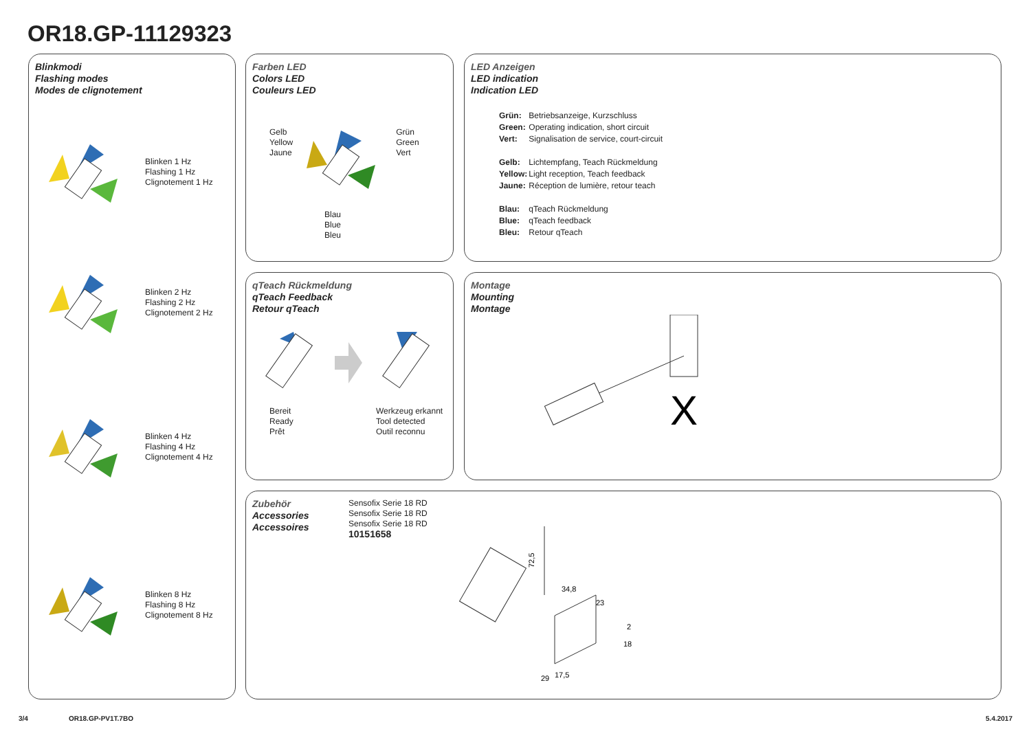OR18.GP-11129323
Blinkmodi
Flashing modes
Modes de clignotement
Blinken 1 Hz
Flashing 1 Hz
Clignotement 1 Hz
Blinken 2 Hz
Flashing 2 Hz
Clignotement 2 Hz
Blinken 4 Hz
Flashing 4 Hz
Clignotement 4 Hz
Blinken 8 Hz
Flashing 8 Hz
Clignotement 8 Hz
Farben LED
Colors LED
Couleurs LED
Gelb
Yellow
Jaune
Grün
Green
Vert
Blau
Blue
Bleu
LED Anzeigen
LED indication
Indication LED
| Grün: | Betriebsanzeige, Kurzschluss |
| Green: | Operating indication, short circuit |
| Vert: | Signalisation de service, court-circuit |
| Gelb: | Lichtempfang, Teach Rückmeldung |
| Yellow: | Light reception, Teach feedback |
| Jaune: | Réception de lumière, retour teach |
| Blau: | qTeach Rückmeldung |
| Blue: | qTeach feedback |
| Bleu: | Retour qTeach |
qTeach Rückmeldung
qTeach Feedback
Retour qTeach
Bereit
Ready
Prêt
Werkzeug erkannt
Tool detected
Outil reconnu
Montage
Mounting
Montage
X
Zubehör
Accessories
Accessoires
Sensofix Serie 18 RD
Sensofix Serie 18 RD
Sensofix Serie 18 RD
10151658
72,5
34,8
23
2
18
29
17,5
3/4 OR18.GP-PV1T.7BO 5.4.2017